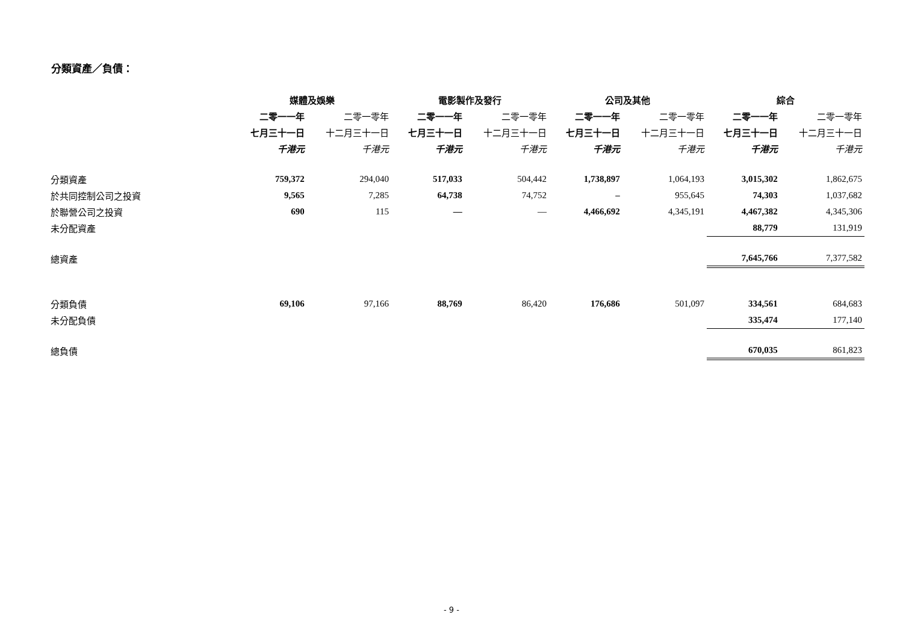分類資產／負債：
| | 媒體及娛樂 | | 電影製作及發行 | | 公司及其他 | | 綜合 | |
| --- | --- | --- | --- | --- | --- | --- | --- | --- |
| | 二零一一年 | 二零一零年 | 二零一一年 | 二零一零年 | 二零一一年 | 二零一零年 | 二零一一年 | 二零一零年 |
| | 七月三十一日 | 十二月三十一日 | 七月三十一日 | 十二月三十一日 | 七月三十一日 | 十二月三十一日 | 七月三十一日 | 十二月三十一日 |
| | 千港元 | 千港元 | 千港元 | 千港元 | 千港元 | 千港元 | 千港元 | 千港元 |
| 分類資產 | 759,372 | 294,040 | 517,033 | 504,442 | 1,738,897 | 1,064,193 | 3,015,302 | 1,862,675 |
| 於共同控制公司之投資 | 9,565 | 7,285 | 64,738 | 74,752 | – | 955,645 | 74,303 | 1,037,682 |
| 於聯營公司之投資 | 690 | 115 | — | — | 4,466,692 | 4,345,191 | 4,467,382 | 4,345,306 |
| 未分配資產 | | | | | | | 88,779 | 131,919 |
| 總資產 | | | | | | | 7,645,766 | 7,377,582 |
| 分類負債 | 69,106 | 97,166 | 88,769 | 86,420 | 176,686 | 501,097 | 334,561 | 684,683 |
| 未分配負債 | | | | | | | 335,474 | 177,140 |
| 總負債 | | | | | | | 670,035 | 861,823 |
- 9 -